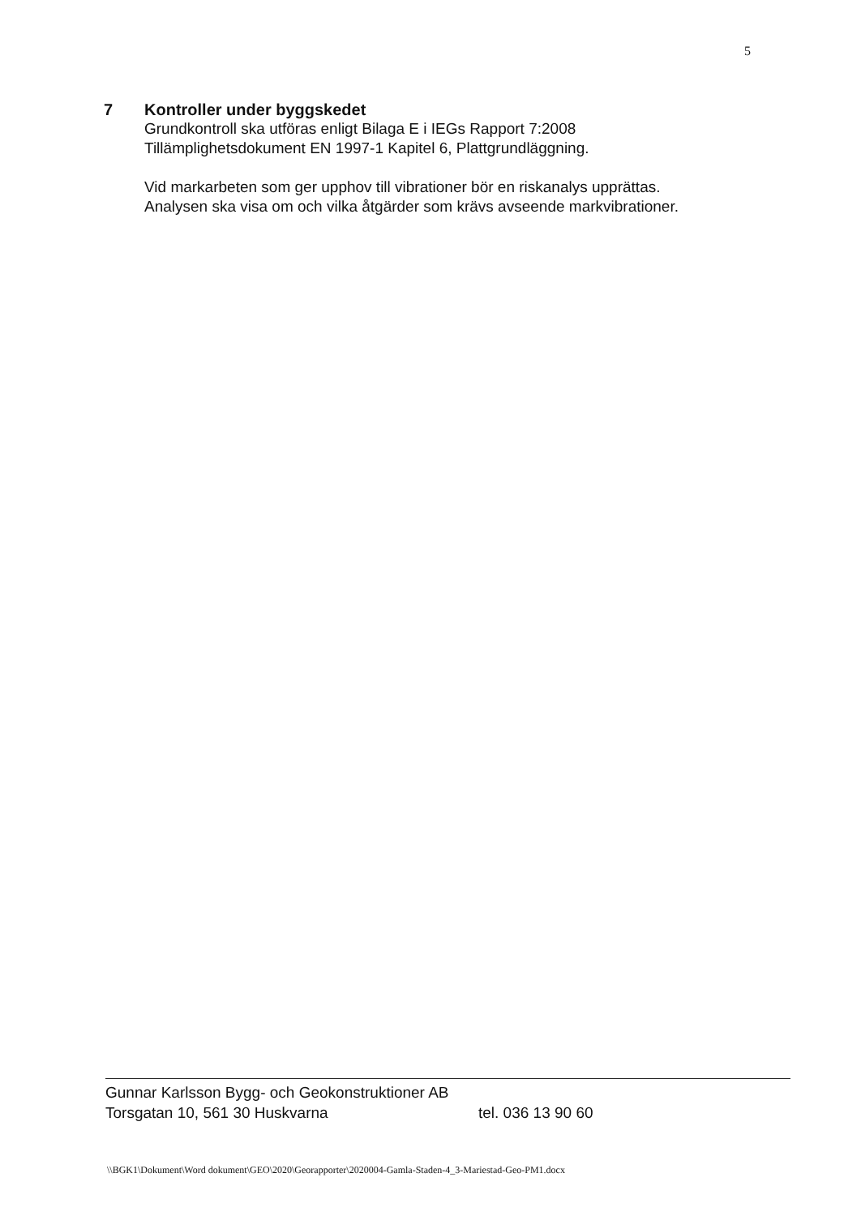5
7 Kontroller under byggskedet
Grundkontroll ska utföras enligt Bilaga E i IEGs Rapport 7:2008
Tillämplighetsdokument EN 1997-1 Kapitel 6, Plattgrundläggning.
Vid markarbeten som ger upphov till vibrationer bör en riskanalys upprättas.
Analysen ska visa om och vilka åtgärder som krävs avseende markvibrationer.
Gunnar Karlsson Bygg- och Geokonstruktioner AB
Torsgatan 10, 561 30 Huskvarna tel. 036 13 90 60
\\BGK1\Dokument\Word dokument\GEO\2020\Georapporter\2020004-Gamla-Staden-4_3-Mariestad-Geo-PM1.docx